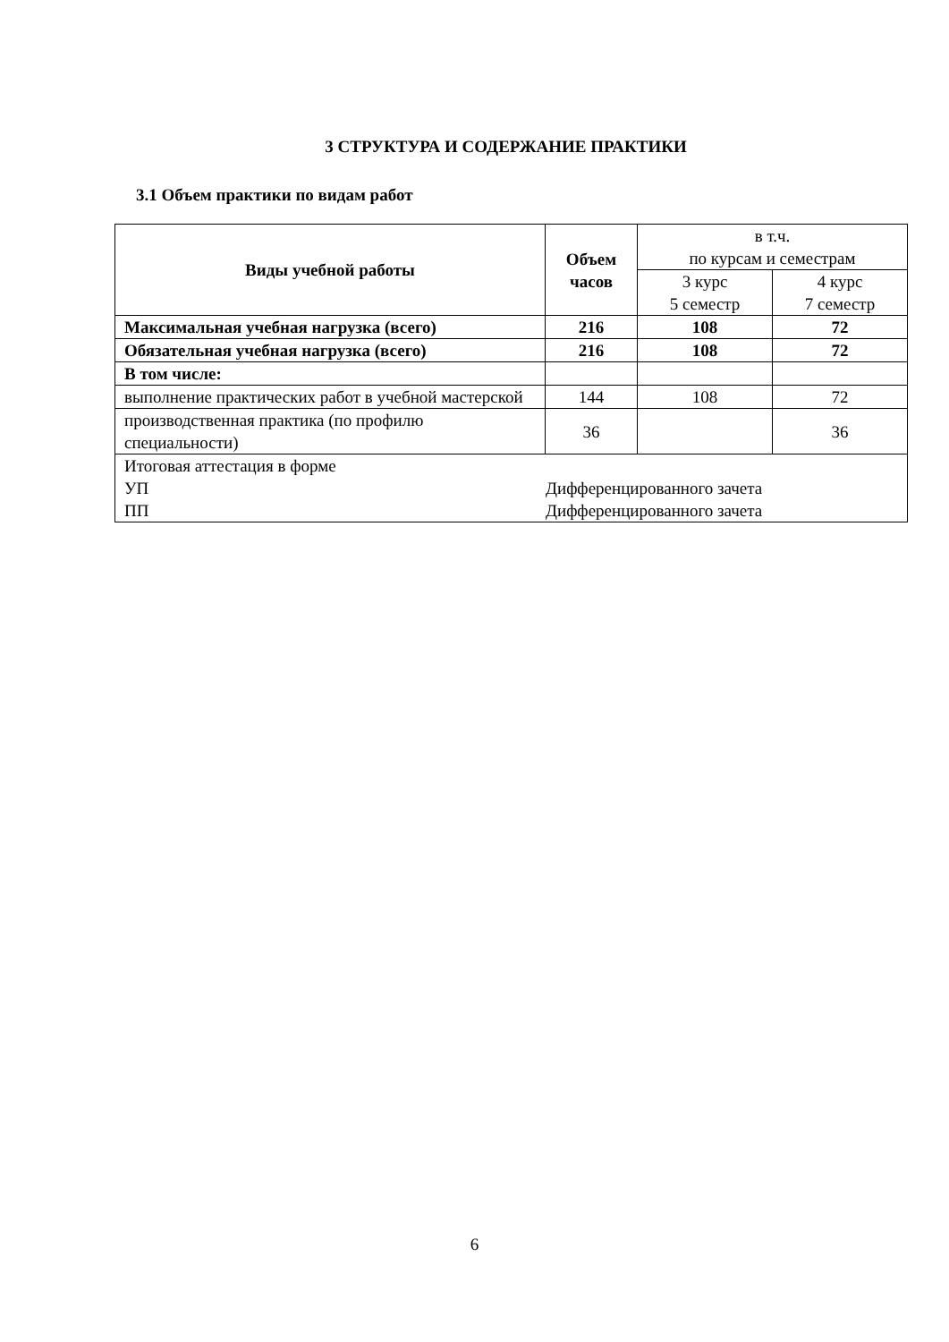3 СТРУКТУРА И СОДЕРЖАНИЕ ПРАКТИКИ
3.1 Объем практики по видам работ
| Виды учебной работы | Объем часов | в т.ч. по курсам и семестрам | |
| --- | --- | --- | --- |
| | | 3 курс 5 семестр | 4 курс 7 семестр |
| Максимальная учебная нагрузка (всего) | 216 | 108 | 72 |
| Обязательная учебная нагрузка (всего) | 216 | 108 | 72 |
| В том числе: | | | |
| выполнение практических работ в учебной мастерской | 144 | 108 | 72 |
| производственная практика (по профилю специальности) | 36 | | 36 |
| Итоговая аттестация в форме УП Дифференцированного зачета ПП Дифференцированного зачета | | | |
6